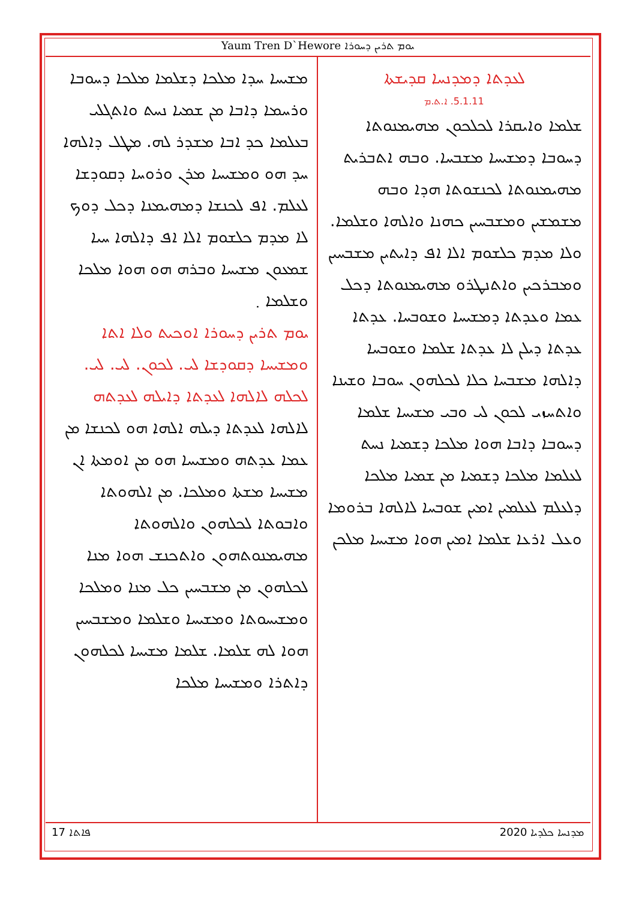Yaum Tren D`Hewore ܝܘܡ ܬܪܝܢ ܕܚܘܪܐ
ܠܥܕܬܐ ܕܡܕܢܚܐ ܩܕܝܫܬܐ
5.1.11. ܐ.ܬ.ܡ
ܫܠܡܐ ܘܐܝܩܪܐ ܠܟܠܟܘܢ ܡܗܝܡܢܘܬܐ ܕܚܘܒܐ ܕܡܫܝܚܐ ܡܫܒܚܐ. ܘܒܗ ܐܬܒܪܝܬ ܡܗܝܡܢܘܬܐ ܠܟܢܫܘܬܐ ܗܕܐ ܘܒܗ ܡܫܡܫܝܢ ܘܡܫܒܚܝܢ ܟܗܢܐ ܘܐܠܗܐ ܘܫܠܡܐ. ܘܠܐ ܡܕܡ ܟܠܫܘܡ ܐܠܐ ܐܦ ܕܐܝܬܝܢ ܡܫܒܚܝܢ ܘܡܒܪܟܝܢ ܘܐܬܢܛܪܘ ܡܗܝܡܢܘܬܐ ܕܟܠ ܥܡܐ ܘܥܕܬܐ ܕܡܫܝܚܐ ܘܫܘܒܚܐ. ܥܕܬܐ ܥܕܬܐ ܕܝܠܢ ܠܐ ܥܕܬܐ ܫܠܡܐ ܘܫܘܒܚܐ ܕܐܠܗܐ ܡܫܒܚܐ ܟܠܐ ܠܟܠܗܘܢ ܚܘܒܐ ܘܫܝܢܐ ܘܐܬܚܙܝ ܠܟܘܢ ܠܝ ܘܒܝ ܡܫܝܚܐ ܫܠܡܐ ܕܚܘܒܐ ܕܐܒܐ ܗܘܐ ܡܠܟܐ ܕܫܡܝܐ ܢܚܬ ܠܥܠܡܐ ܡܠܟܐ ܕܫܡܝܐ ܡܢ ܫܡܝܐ ܡܠܟܐ ܕܠܥܠܡ ܠܥܠܡܝܢ ܐܡܝܢ ܫܘܒܚܐ ܠܐܠܗܐ ܒܪܘܡܐ ܘܥܠ ܐܪܥܐ ܫܠܡܐ ܐܡܝܢ ܗܘܐ ܡܫܝܚܐ ܡܠܟܢ
ܡܫܝܚܐ ܚܕܐ ܡܠܟܐ ܕܫܠܡܐ ܡܠܟܐ ܕܚܘܒܐ ܘܪܚܡܐ ܕܐܒܐ ܡܢ ܫܡܝܐ ܢܚܬ ܘܐܬܓܠܝ ܒܥܠܡܐ ܟܕ ܐܒܐ ܡܫܕܪ ܠܗ. ܡܛܠ ܕܐܠܗܐ ܚܕ ܗܘ ܘܡܫܝܚܐ ܡܪܢ ܘܪܘܚܐ ܕܩܘܕܫܐ ܠܥܠܡ. ܐܦ ܠܟܢܫܐ ܕܡܗܝܡܢܐ ܕܟܠ ܕܘܟ ܠܐ ܡܕܡ ܟܠܫܘܡ ܐܠܐ ܐܦ ܕܐܠܗܐ ܚܝܐ ܫܡܥܘܢ ܡܫܝܚܐ ܘܒܪܗ ܗܘ ܗܘܐ ܡܠܟܐ ܘܫܠܡܐ ܂
ܝܘܡ ܬܪܝܢ ܕܚܘܪܐ ܐܘܟܝܬ ܘܠܐ ܐܬܐ ܘܡܫܝܚܐ ܕܩܘܕܫܐ ܠܝ. ܠܟܘܢ. ܠܝ. ܠܝ. ܠܟܠܗ ܠܐܠܗܐ ܠܥܕܬܐ ܕܐܝܠܗ ܠܥܕܬܗ
ܠܐܠܗܐ ܠܥܕܬܐ ܕܝܠܗ ܐܠܗܐ ܗܘ ܠܟܢܫܐ ܡܢ ܥܡܐ ܥܕܬܗ ܘܡܫܝܚܐ ܗܘ ܡܢ ܐܘܡܬܐ ܐܢ ܡܫܝܚܐ ܡܫܬܐ ܘܡܠܟܐ. ܡܢ ܐܠܗܘܬܐ ܘܐܒܘܬܐ ܠܟܠܗܘܢ ܘܐܠܗܘܬܐ ܡܗܝܡܢܘܬܗܘܢ ܘܐܬܟܢܫ ܗܘܐ ܡܢܐ ܠܟܠܗܘܢ ܡܢ ܡܫܒܚܝܢ ܟܠ ܡܢܐ ܘܡܠܟܐ ܘܡܫܝܚܘܬܐ ܘܡܫܝܚܐ ܘܫܠܡܐ ܘܡܫܒܚܝܢ ܗܘܐ ܠܗ ܫܠܡܐ. ܫܠܡܐ ܡܫܝܚܐ ܠܟܠܗܘܢ ܕܐܬܪܐ ܘܡܫܝܚܐ ܡܠܟܐ
17 ܦܐܬܐ ܡܕܢܚܐ ܟܠܕܝܐ 2020